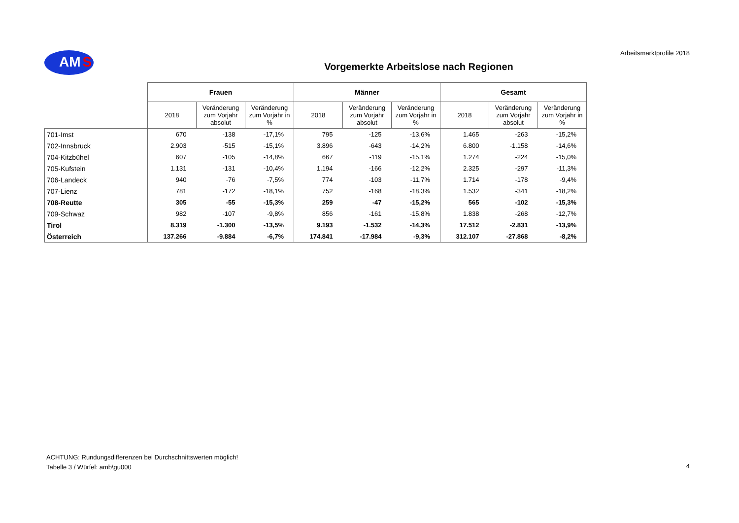AM S
Arbeitsmarktprofile 2018
Vorgemerkte Arbeitslose nach Regionen
| | Frauen | | | Männer | | | Gesamt | | |
| --- | --- | --- | --- | --- | --- | --- | --- | --- | --- |
| | 2018 | Veränderung zum Vorjahr absolut | Veränderung zum Vorjahr in % | 2018 | Veränderung zum Vorjahr absolut | Veränderung zum Vorjahr in % | 2018 | Veränderung zum Vorjahr absolut | Veränderung zum Vorjahr in % |
| 701-Imst | 670 | -138 | -17,1% | 795 | -125 | -13,6% | 1.465 | -263 | -15,2% |
| 702-Innsbruck | 2.903 | -515 | -15,1% | 3.896 | -643 | -14,2% | 6.800 | -1.158 | -14,6% |
| 704-Kitzbühel | 607 | -105 | -14,8% | 667 | -119 | -15,1% | 1.274 | -224 | -15,0% |
| 705-Kufstein | 1.131 | -131 | -10,4% | 1.194 | -166 | -12,2% | 2.325 | -297 | -11,3% |
| 706-Landeck | 940 | -76 | -7,5% | 774 | -103 | -11,7% | 1.714 | -178 | -9,4% |
| 707-Lienz | 781 | -172 | -18,1% | 752 | -168 | -18,3% | 1.532 | -341 | -18,2% |
| 708-Reutte | 305 | -55 | -15,3% | 259 | -47 | -15,2% | 565 | -102 | -15,3% |
| 709-Schwaz | 982 | -107 | -9,8% | 856 | -161 | -15,8% | 1.838 | -268 | -12,7% |
| Tirol | 8.319 | -1.300 | -13,5% | 9.193 | -1.532 | -14,3% | 17.512 | -2.831 | -13,9% |
| Österreich | 137.266 | -9.884 | -6,7% | 174.841 | -17.984 | -9,3% | 312.107 | -27.868 | -8,2% |
ACHTUNG: Rundungsdifferenzen bei Durchschnittswerten möglich!
Tabelle 3 / Würfel: amb\gu000
4